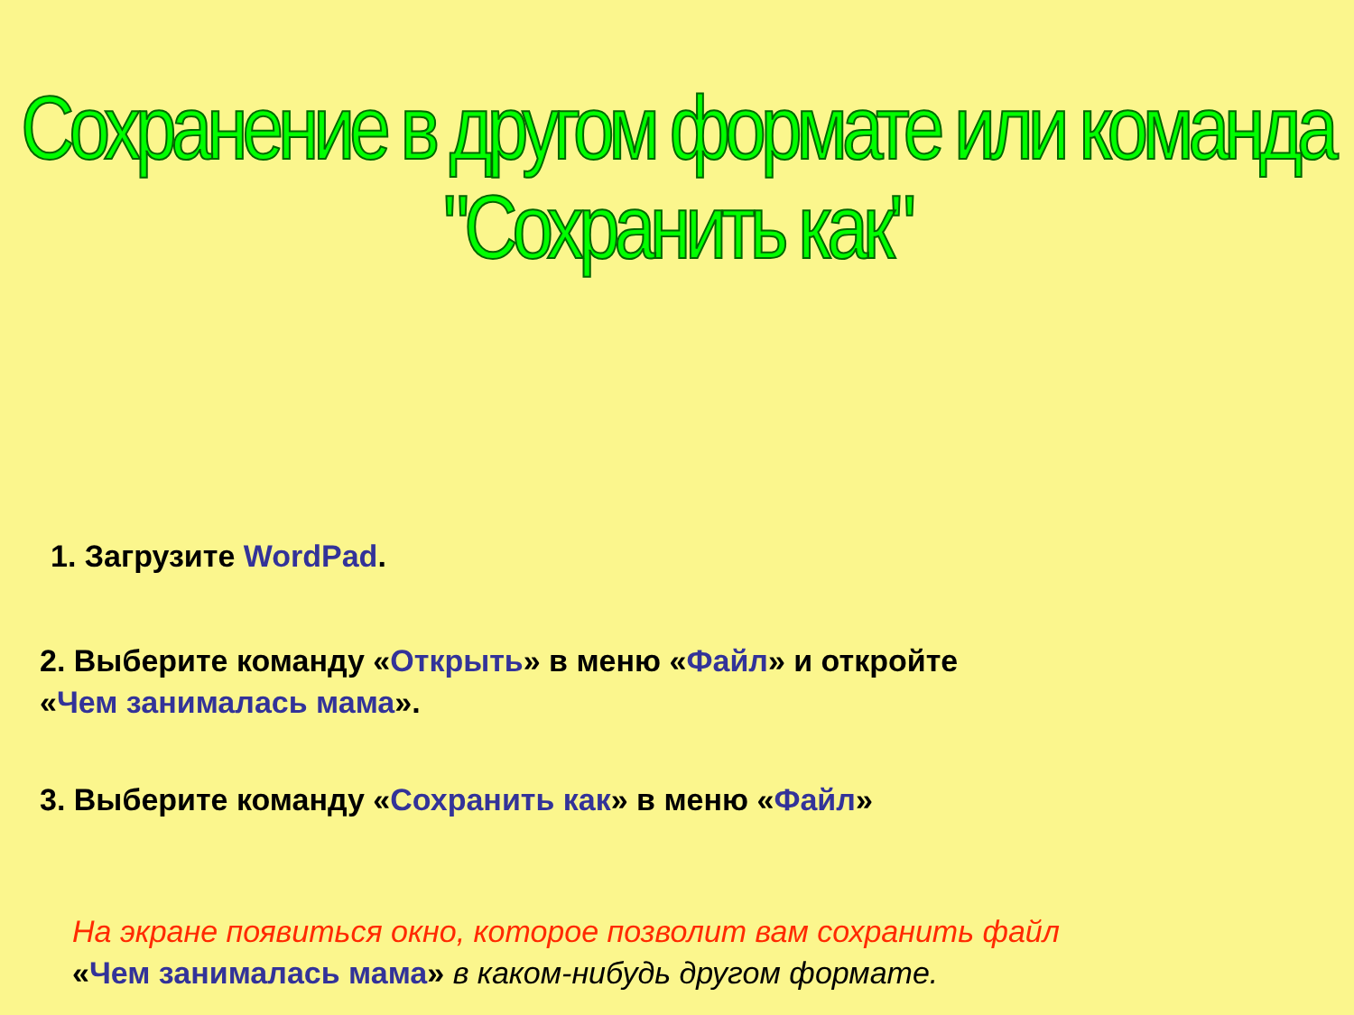Сохранение в другом формате или команда "Сохранить как"
1. Загрузите WordPad.
2. Выберите команду «Открыть» в меню «Файл» и откройте
«Чем занималась мама».
3. Выберите команду «Сохранить как» в меню «Файл»
На экране появиться окно, которое позволит вам сохранить файл
«Чем занималась мама» в каком-нибудь другом формате.